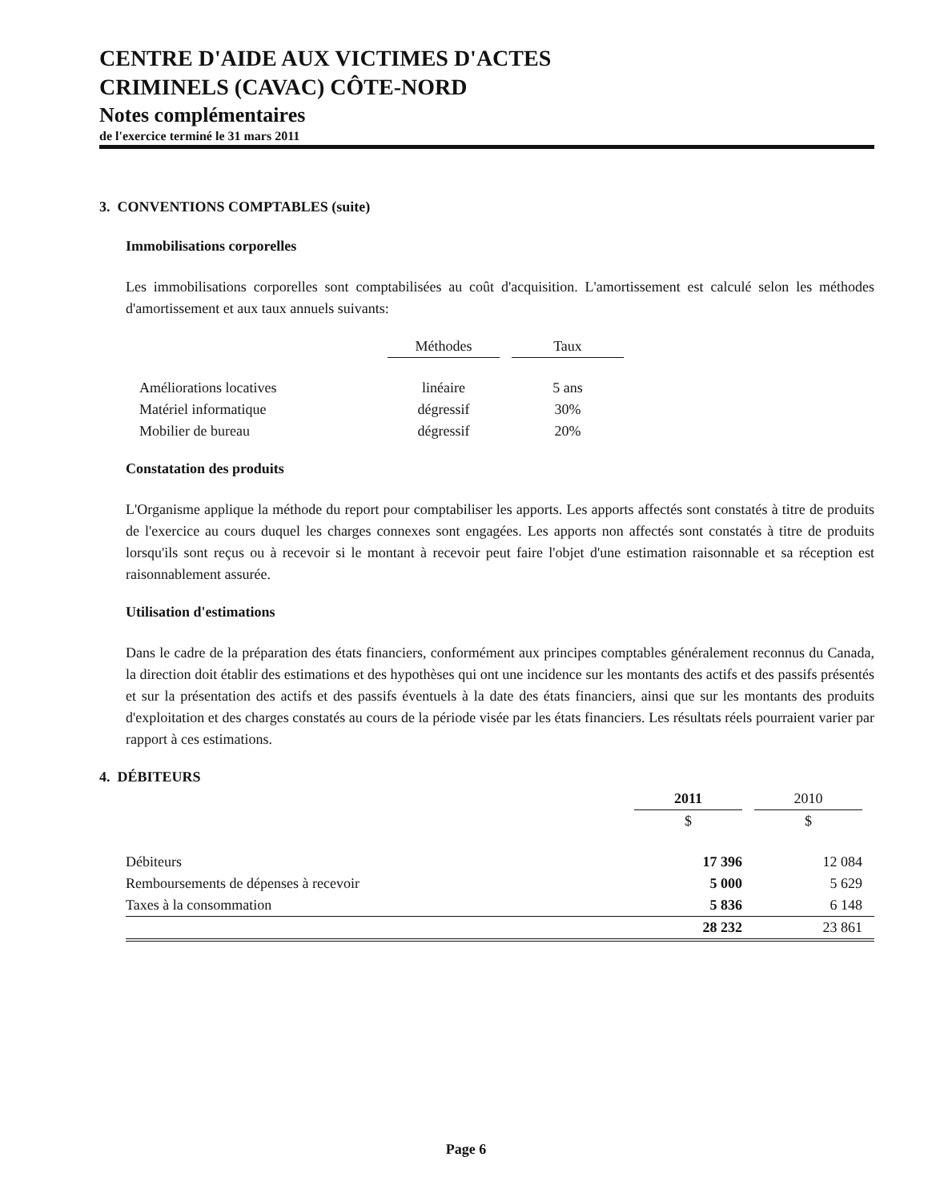CENTRE D'AIDE AUX VICTIMES D'ACTES
CRIMINELS (CAVAC) CÔTE-NORD
Notes complémentaires
de l'exercice terminé le 31 mars 2011
3. CONVENTIONS COMPTABLES (suite)
Immobilisations corporelles
Les immobilisations corporelles sont comptabilisées au coût d'acquisition. L'amortissement est calculé selon les méthodes d'amortissement et aux taux annuels suivants:
| | Méthodes | | Taux |
| --- | --- | --- | --- |
| Améliorations locatives | linéaire | | 5 ans |
| Matériel informatique | dégressif | | 30% |
| Mobilier de bureau | dégressif | | 20% |
Constatation des produits
L'Organisme applique la méthode du report pour comptabiliser les apports. Les apports affectés sont constatés à titre de produits de l'exercice au cours duquel les charges connexes sont engagées. Les apports non affectés sont constatés à titre de produits lorsqu'ils sont reçus ou à recevoir si le montant à recevoir peut faire l'objet d'une estimation raisonnable et sa réception est raisonnablement assurée.
Utilisation d'estimations
Dans le cadre de la préparation des états financiers, conformément aux principes comptables généralement reconnus du Canada, la direction doit établir des estimations et des hypothèses qui ont une incidence sur les montants des actifs et des passifs présentés et sur la présentation des actifs et des passifs éventuels à la date des états financiers, ainsi que sur les montants des produits d'exploitation et des charges constatés au cours de la période visée par les états financiers. Les résultats réels pourraient varier par rapport à ces estimations.
4. DÉBITEURS
| | 2011 | | 2010 | |
| --- | --- | --- | --- | --- |
| | $ | | $ | |
| Débiteurs | 17 396 | | 12 084 | |
| Remboursements de dépenses à recevoir | 5 000 | | 5 629 | |
| Taxes à la consommation | 5 836 | | 6 148 | |
| | 28 232 | | 23 861 | |
Page 6